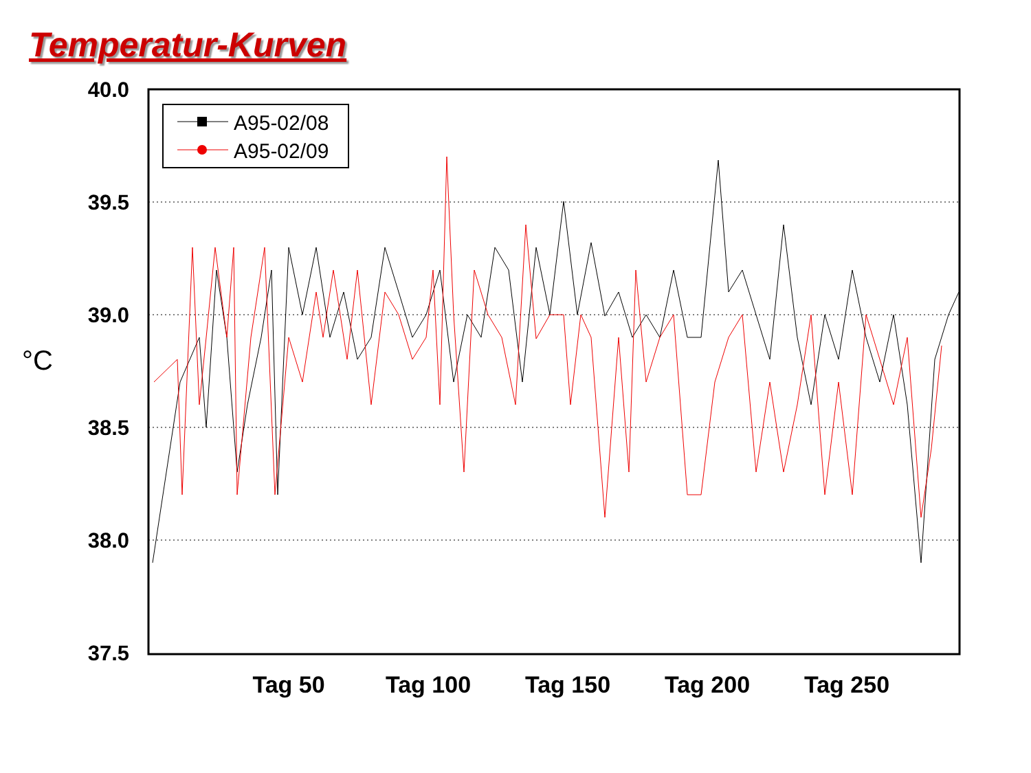Temperatur-Kurven
40.0
39.5
39.0
38.5
38.0
37.5
°C
Tag 50
Tag 100
Tag 150
Tag 200
Tag 250
A95-02/08
A95-02/09